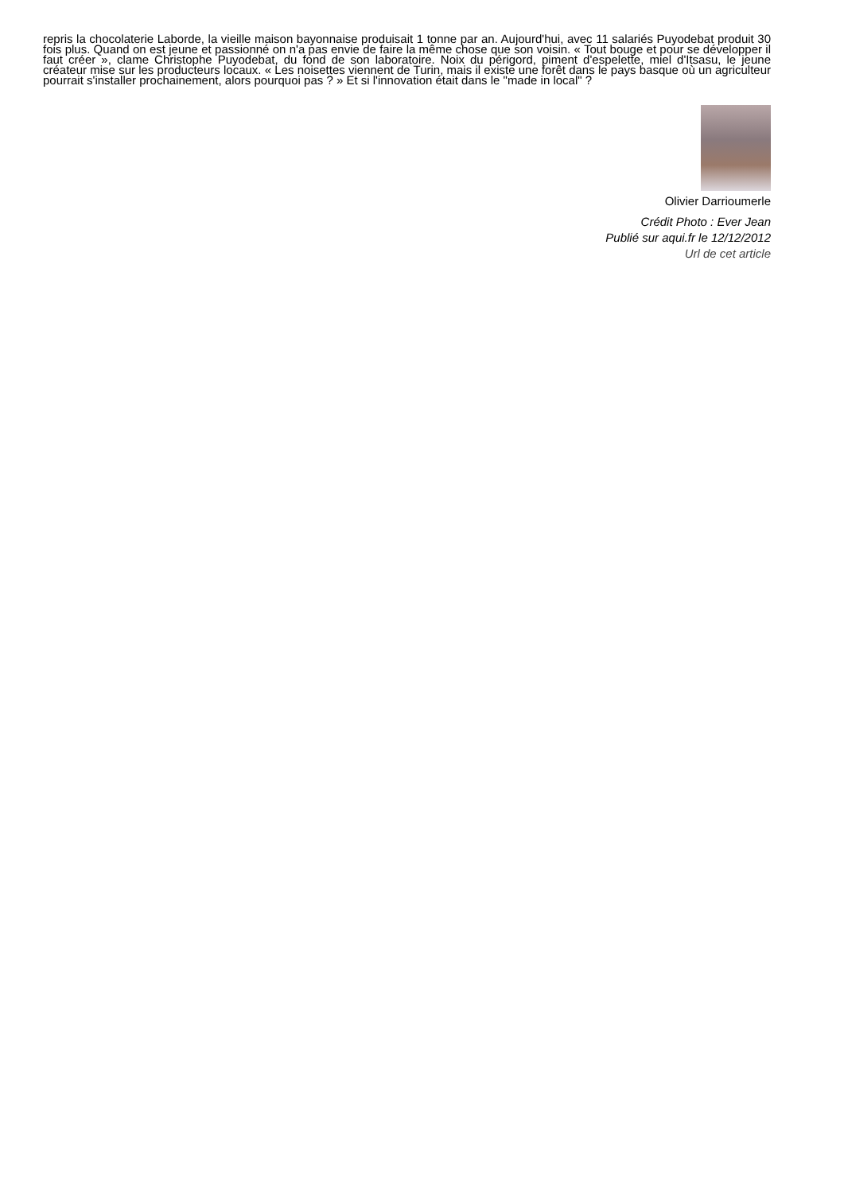repris la chocolaterie Laborde, la vieille maison bayonnaise produisait 1 tonne par an. Aujourd'hui, avec 11 salariés Puyodebat produit 30 fois plus. Quand on est jeune et passionné on n'a pas envie de faire la même chose que son voisin. « Tout bouge et pour se développer il faut créer », clame Christophe Puyodebat, du fond de son laboratoire. Noix du périgord, piment d'espelette, miel d'Itsasu, le jeune créateur mise sur les producteurs locaux. « Les noisettes viennent de Turin, mais il existe une forêt dans le pays basque où un agriculteur pourrait s'installer prochainement, alors pourquoi pas ? » Et si l'innovation était dans le "made in local" ?
Olivier Darrioumerle
Crédit Photo : Ever Jean
Publié sur aqui.fr le 12/12/2012
Url de cet article